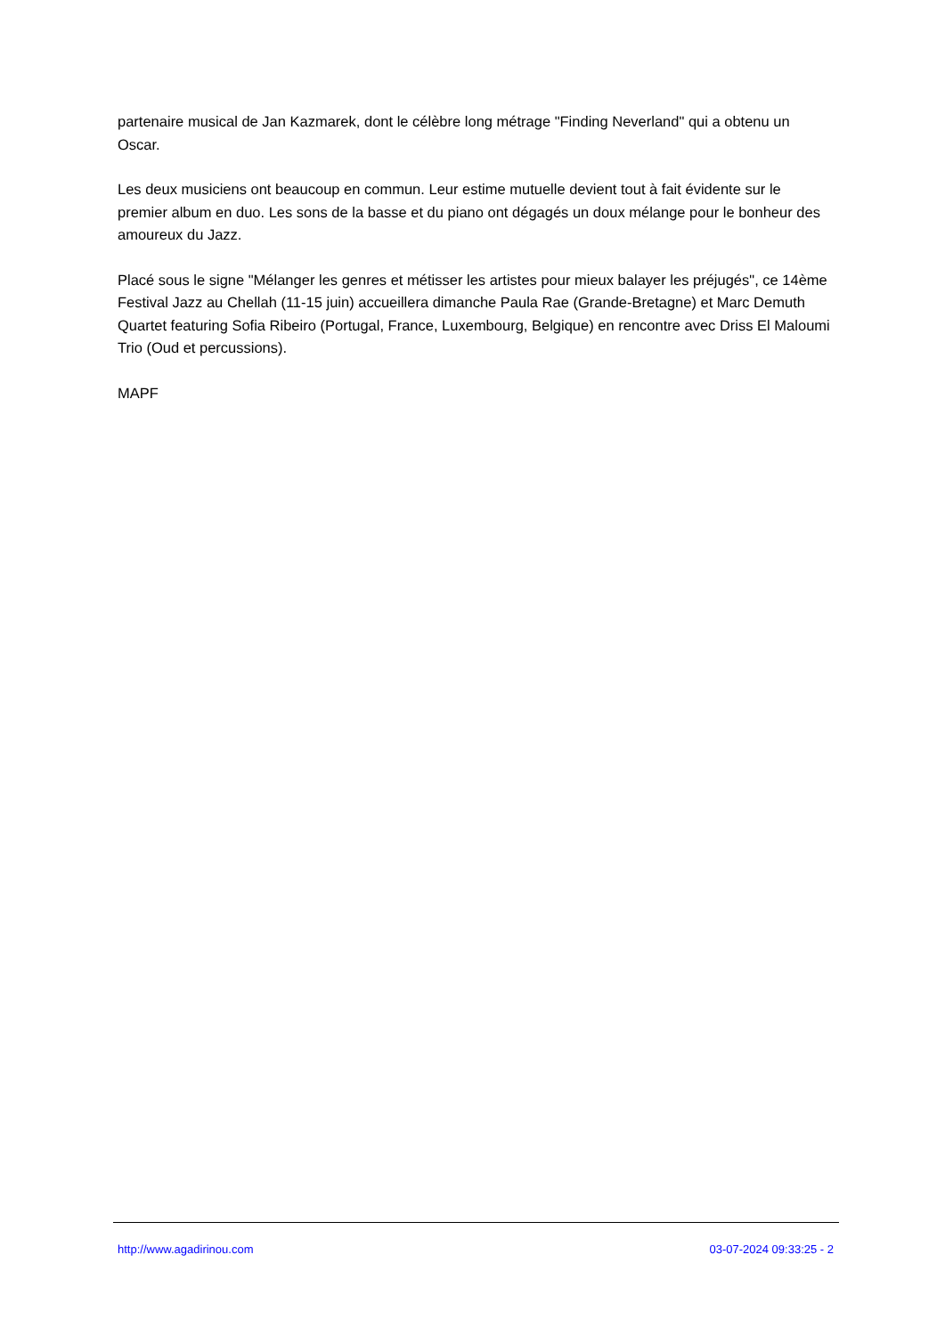partenaire musical de Jan Kazmarek, dont le célèbre long métrage "Finding Neverland" qui a obtenu un Oscar.
Les deux musiciens ont beaucoup en commun. Leur estime mutuelle devient tout à fait évidente sur le premier album en duo. Les sons de la basse et du piano ont dégagés un doux mélange pour le bonheur des amoureux du Jazz.
Placé sous le signe "Mélanger les genres et métisser les artistes pour mieux balayer les préjugés", ce 14ème Festival Jazz au Chellah (11-15 juin) accueillera dimanche Paula Rae (Grande-Bretagne) et Marc Demuth Quartet featuring Sofia Ribeiro (Portugal, France, Luxembourg, Belgique) en rencontre avec Driss El Maloumi Trio (Oud et percussions).
MAPF
http://www.agadirinou.com 03-07-2024 09:33:25 - 2